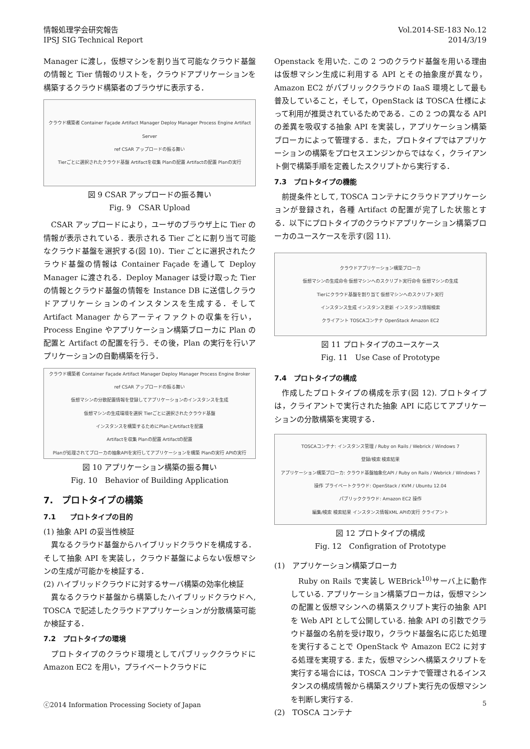情報処理学会研究報告
IPSJ SIG Technical Report
Vol.2014-SE-183 No.12
2014/3/19
Manager に渡し，仮想マシンを割り当て可能なクラウド基盤の情報と Tier 情報のリストを，クラウドアプリケーションを構築するクラウド構築者のブラウザに表示する．
クラウド構築者 Container Façade Artifact Manager Deploy Manager Process Engine Artifact Server
ref CSAR アップロードの振る舞い
Tierごとに選択されたクラウド基盤 Artifactを収集 Planの配置 Artifactの配置 Planの実行
図 9 CSAR アップロードの振る舞い
Fig. 9　CSAR Upload
CSAR アップロードにより，ユーザのブラウザ上に Tier の情報が表示されている．表示される Tier ごとに割り当て可能なクラウド基盤を選択する(図 10)．Tier ごとに選択されたクラウド基盤の情報は Container Façade を通して Deploy Manager に渡される．Deploy Manager は受け取った Tier の情報とクラウド基盤の情報を Instance DB に送信しクラウドアプリケーションのインスタンスを生成する．そして Artifact Manager からアーティファクトの収集を行い，Process Engine やアプリケーション構築ブローカに Plan の配置と Artifact の配置を行う．その後，Plan の実行を行いアプリケーションの自動構築を行う．
クラウド構築者 Container Façade Artifact Manager Deploy Manager Process Engine Broker
ref CSAR アップロードの振る舞い
仮想マシンの分散配置情報を登録してアプリケーションのインスタンスを生成
仮想マシンの生成環境を選択 Tierごとに選択されたクラウド基盤
インスタンスを構築するためにPlanとArtifactを配置
Artifactを収集 Planの配置 Artifactの配置
Planが処理されてブローカの抽象APIを実行してアプリケーションを構築 Planの実行 APIの実行
図 10 アプリケーション構築の振る舞い
Fig. 10　Behavior of Building Application
7.　プロトタイプの構築
7.1　　プロトタイプの目的
(1) 抽象 API の妥当性検証
異なるクラウド基盤からハイブリッドクラウドを構成する．そして抽象 API を実装し，クラウド基盤によらない仮想マシンの生成が可能かを検証する．
(2) ハイブリッドクラウドに対するサーバ構築の効率化検証
異なるクラウド基盤から構築したハイブリッドクラウドへ, TOSCA で記述したクラウドアプリケーションが分散構築可能か検証する．
7.2　プロトタイプの環境
プロトタイプのクラウド環境としてパブリッククラウドに Amazon EC2 を用い，プライベートクラウドに
Openstack を用いた. この 2 つのクラウド基盤を用いる理由は仮想マシン生成に利用する API とその抽象度が異なり，Amazon EC2 がパブリッククラウドの IaaS 環境として最も普及していること，そして，OpenStack は TOSCA 仕様によって利用が推奨されているためである．この 2 つの異なる API の差異を吸収する抽象 API を実装し，アプリケーション構築ブローカによって管理する．また，プロトタイプではアプリケーションの構築をプロセスエンジンからではなく，クライアント側で構築手順を定義したスクリプトから実行する．
7.3　プロトタイプの機能
前提条件として, TOSCA コンテナにクラウドアプリケーションが登録され，各種 Artifact の配置が完了した状態とする．以下にプロトタイプのクラウドアプリケーション構築ブローカのユースケースを示す(図 11).
クラウドアプリケーション構築ブローカ
仮想マシンの生成命令 仮想マシンへのスクリプト実行命令 仮想マシンの生成
Tierにクラウド基盤を割り当て 仮想マシンへのスクリプト実行
インスタンス生成 インスタンス更新 インスタンス情報検索
クライアント TOSCAコンテナ OpenStack Amazon EC2
図 11 プロトタイプのユースケース
Fig. 11　Use Case of Prototype
7.4　プロトタイプの構成
作成したプロトタイプの構成を示す(図 12). プロトタイプは，クライアントで実行された抽象 API に応じてアプリケーションの分散構築を実現する．
TOSCAコンテナ: インスタンス管理 / Ruby on Rails / Webrick / Windows 7
登録/検索 検索結果
アプリケーション構築ブローカ: クラウド基盤抽象化API / Ruby on Rails / Webrick / Windows 7
操作 プライベートクラウド: OpenStack / KVM / Ubuntu 12.04
パブリッククラウド: Amazon EC2 操作
編集/検索 検索結果 インスタンス情報XML APIの実行 クライアント
図 12 プロトタイプの構成
Fig. 12　Configration of Prototype
(1)　アプリケーション構築ブローカ
Ruby on Rails で実装し WEBrick<sup>10)</sup>サーバ上に動作している. アプリケーション構築ブローカは，仮想マシンの配置と仮想マシンへの構築スクリプト実行の抽象 API を Web API として公開している. 抽象 API の引数でクラウド基盤の名前を受け取り，クラウド基盤名に応じた処理を実行することで OpenStack や Amazon EC2 に対する処理を実現する. また，仮想マシンへ構築スクリプトを実行する場合には，TOSCA コンテナで管理されるインスタンスの構成情報から構築スクリプト実行先の仮想マシンを判断し実行する.
(2)　TOSCA コンテナ
ⓒ2014 Information Processing Society of Japan
5